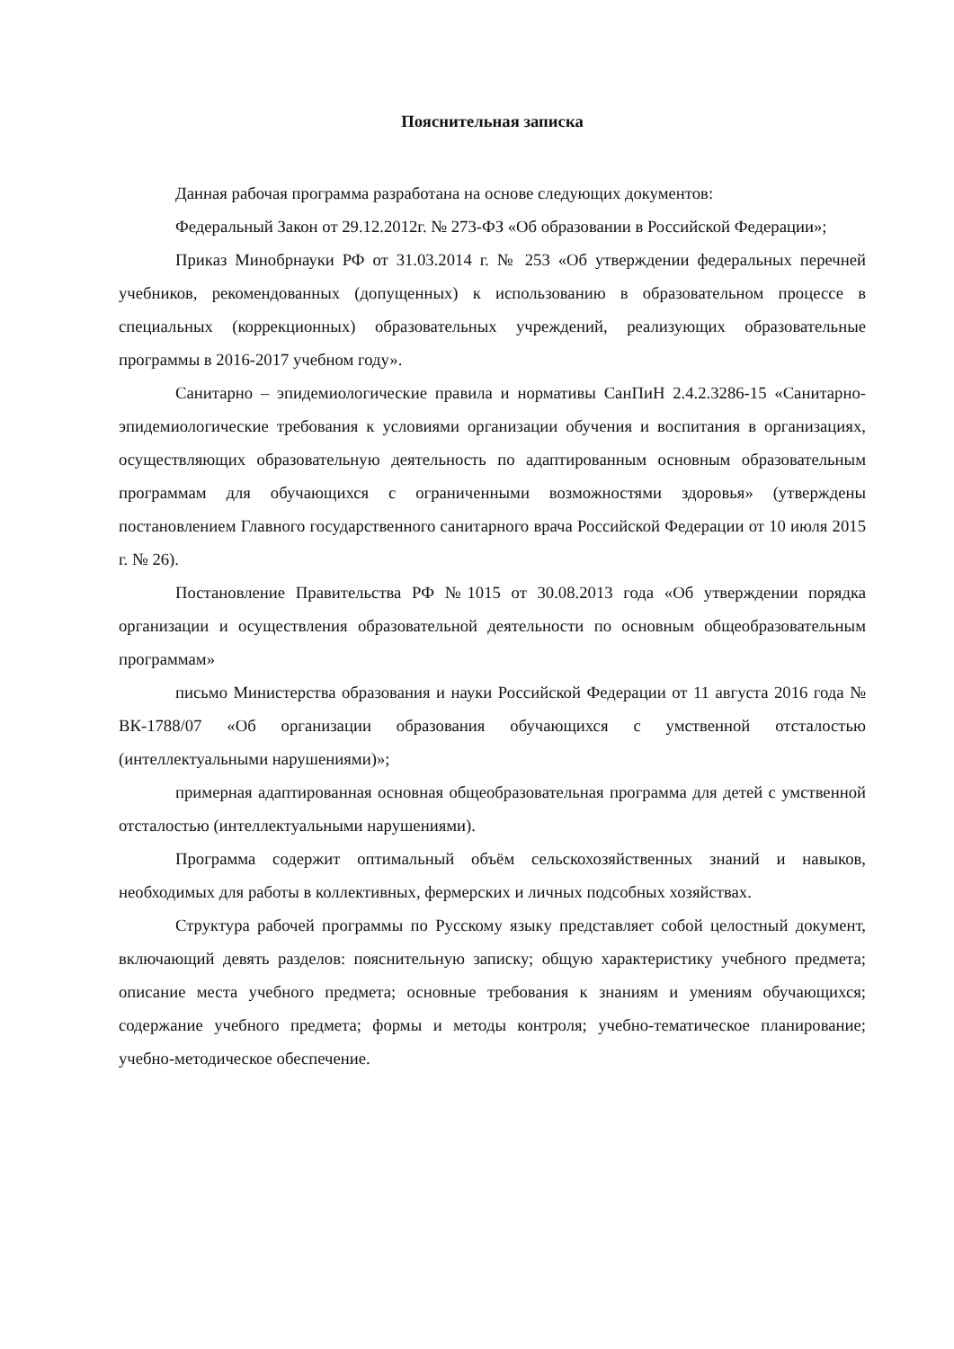Пояснительная записка
Данная рабочая программа разработана на основе следующих документов:
Федеральный Закон от 29.12.2012г. № 273-ФЗ «Об образовании в Российской Федерации»;
Приказ Минобрнауки РФ от 31.03.2014 г. № 253 «Об утверждении федеральных перечней учебников, рекомендованных (допущенных) к использованию в образовательном процессе в специальных (коррекционных) образовательных учреждений, реализующих образовательные программы в 2016-2017 учебном году».
Санитарно – эпидемиологические правила и нормативы СанПиН 2.4.2.3286-15 «Санитарно-эпидемиологические требования к условиями организации обучения и воспитания в организациях, осуществляющих образовательную деятельность по адаптированным основным образовательным программам для обучающихся с ограниченными возможностями здоровья» (утверждены постановлением Главного государственного санитарного врача Российской Федерации от 10 июля 2015 г. № 26).
Постановление Правительства РФ №1015 от 30.08.2013 года «Об утверждении порядка организации и осуществления образовательной деятельности по основным общеобразовательным программам»
письмо Министерства образования и науки Российской Федерации от 11 августа 2016 года № ВК-1788/07 «Об организации образования обучающихся с умственной отсталостью (интеллектуальными нарушениями)»;
примерная адаптированная основная общеобразовательная программа для детей с умственной отсталостью (интеллектуальными нарушениями).
Программа содержит оптимальный объём сельскохозяйственных знаний и навыков, необходимых для работы в коллективных, фермерских и личных подсобных хозяйствах.
Структура рабочей программы по Русскому языку представляет собой целостный документ, включающий девять разделов: пояснительную записку; общую характеристику учебного предмета; описание места учебного предмета; основные требования к знаниям и умениям обучающихся; содержание учебного предмета; формы и методы контроля; учебно-тематическое планирование; учебно-методическое обеспечение.